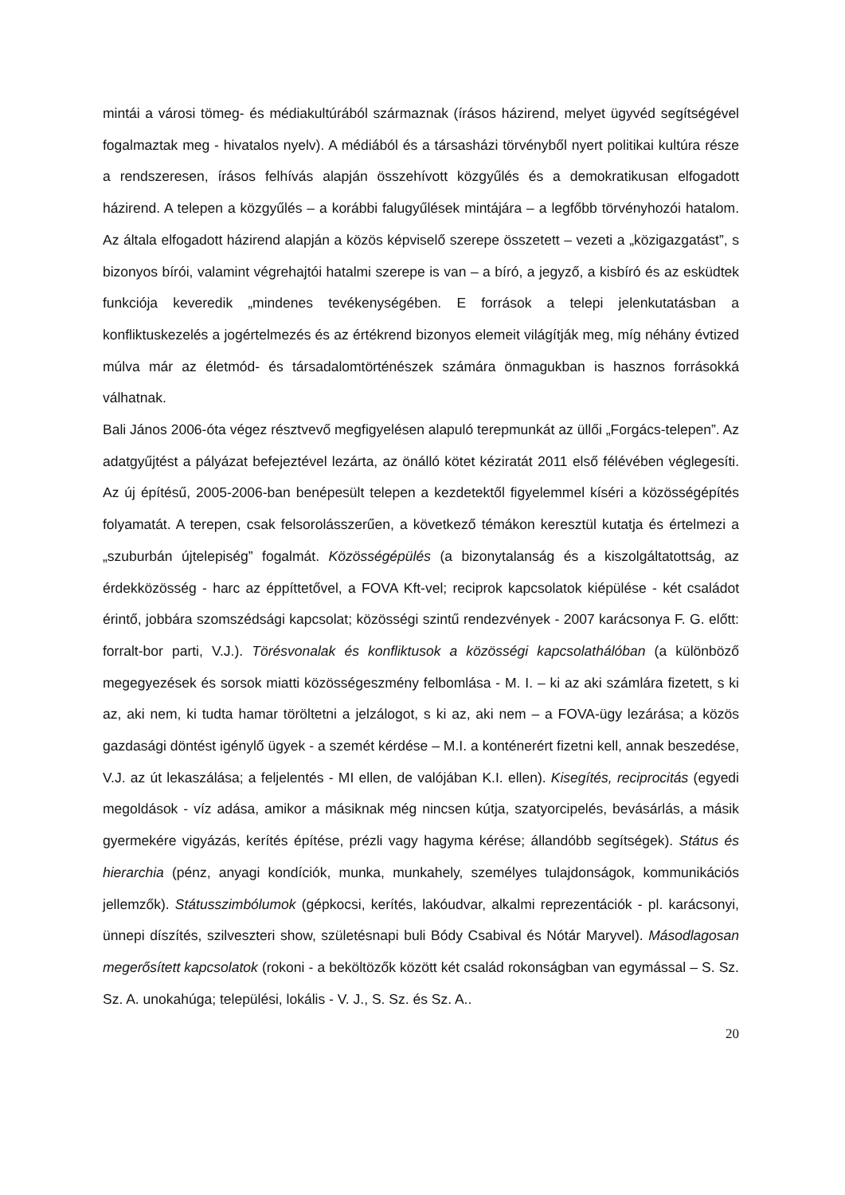mintái a városi tömeg- és médiakultúrából származnak (írásos házirend, melyet ügyvéd segítségével fogalmaztak meg - hivatalos nyelv). A médiából és a társasházi törvényből nyert politikai kultúra része a rendszeresen, írásos felhívás alapján összehívott közgyűlés és a demokratikusan elfogadott házirend. A telepen a közgyűlés – a korábbi falugyűlések mintájára – a legfőbb törvényhozói hatalom. Az általa elfogadott házirend alapján a közös képviselő szerepe összetett – vezeti a „közigazgatást”, s bizonyos bírói, valamint végrehajtói hatalmi szerepe is van – a bíró, a jegyző, a kisbíró és az esküdtek funkciója keveredik „mindenes tevékenységében. E források a telepi jelenkutatásban a konfliktuskezelés a jogértelmezés és az értékrend bizonyos elemeit világítják meg, míg néhány évtized múlva már az életmód- és társadalomtörténészek számára önmagukban is hasznos forrásokká válhatnak.
Bali János 2006-óta végez résztvevő megfigyelésen alapuló terepmunkát az üllői „Forgács-telepen”. Az adatgyűjtést a pályázat befejeztével lezárta, az önálló kötet kéziratát 2011 első félévében véglegesíti. Az új építésű, 2005-2006-ban benépesült telepen a kezdetektől figyelemmel kíséri a közösségépítés folyamatát. A terepen, csak felsorolásszerűen, a következő témákon keresztül kutatja és értelmezi a „szuburbán újtelepiség” fogalmát. Közösségépülés (a bizonytalanság és a kiszolgáltatottság, az érdekközösség - harc az éppíttetővel, a FOVA Kft-vel; reciprok kapcsolatok kiépülése - két családot érintő, jobbára szomszédsági kapcsolat; közösségi szintű rendezvények - 2007 karácsonya F. G. előtt: forralt-bor parti, V.J.). Törésvonalak és konfliktusok a közösségi kapcsolathálóban (a különböző megegyezések és sorsok miatti közösségeszmény felbomlása - M. I. – ki az aki számlára fizetett, s ki az, aki nem, ki tudta hamar töröltetni a jelzálogot, s ki az, aki nem – a FOVA-ügy lezárása; a közös gazdasági döntést igénylő ügyek - a szemét kérdése – M.I. a konténerért fizetni kell, annak beszedése, V.J. az út lekaszálása; a feljelentés - MI ellen, de valójában K.I. ellen). Kisegítés, reciprocitás (egyedi megoldások - víz adása, amikor a másiknak még nincsen kútja, szatyorcipelés, bevásárlás, a másik gyermekére vigyázás, kerítés építése, prézli vagy hagyma kérése; állandóbb segítségek). Státus és hierarchia (pénz, anyagi kondíciók, munka, munkahely, személyes tulajdonságok, kommunikációs jellemzők). Státusszimbólumok (gépkocsi, kerítés, lakóudvar, alkalmi reprezentációk - pl. karácsonyi, ünnepi díszítés, szilveszteri show, születésnapi buli Bódy Csabival és Nótár Maryvel). Másodlagosan megerősített kapcsolatok (rokoni - a beköltözők között két család rokonságban van egymással – S. Sz. Sz. A. unokahúga; települési, lokális - V. J., S. Sz. és Sz. A..
20